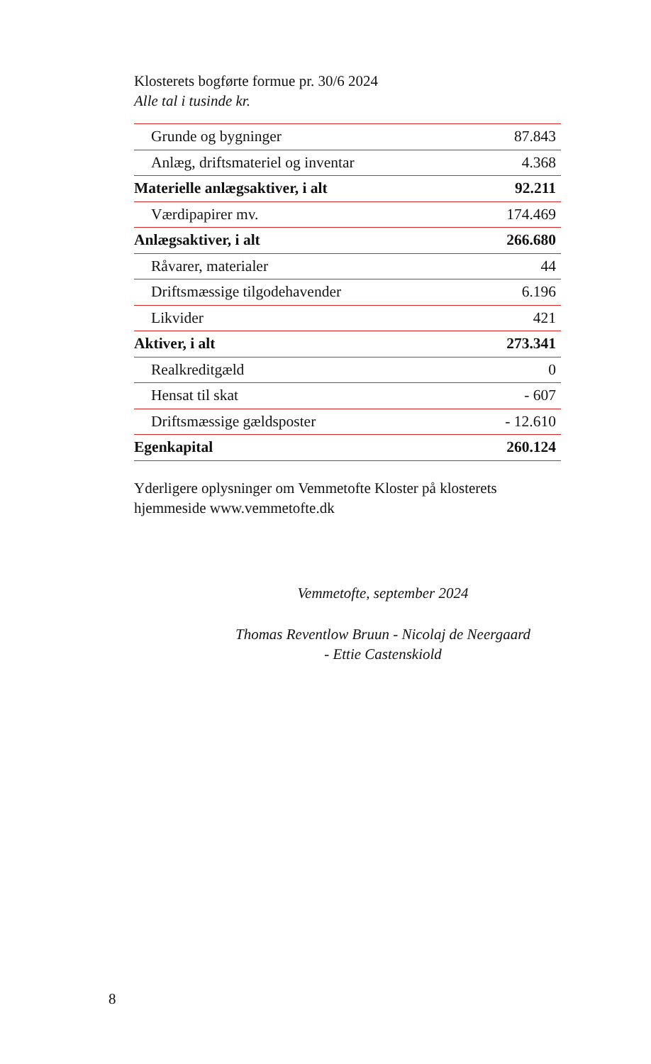Klosterets bogførte formue pr. 30/6 2024
Alle tal i tusinde kr.
| Grunde og bygninger | 87.843 |
| Anlæg, driftsmateriel og inventar | 4.368 |
| Materielle anlægsaktiver, i alt | 92.211 |
| Værdipapirer mv. | 174.469 |
| Anlægsaktiver, i alt | 266.680 |
| Råvarer, materialer | 44 |
| Driftsmæssige tilgodehavender | 6.196 |
| Likvider | 421 |
| Aktiver, i alt | 273.341 |
| Realkreditgæld | 0 |
| Hensat til skat | - 607 |
| Driftsmæssige gældsposter | - 12.610 |
| Egenkapital | 260.124 |
Yderligere oplysninger om Vemmetofte Kloster på klosterets hjemmeside www.vemmetofte.dk
Vemmetofte, september 2024
Thomas Reventlow Bruun - Nicolaj de Neergaard
- Ettie Castenskiold
8